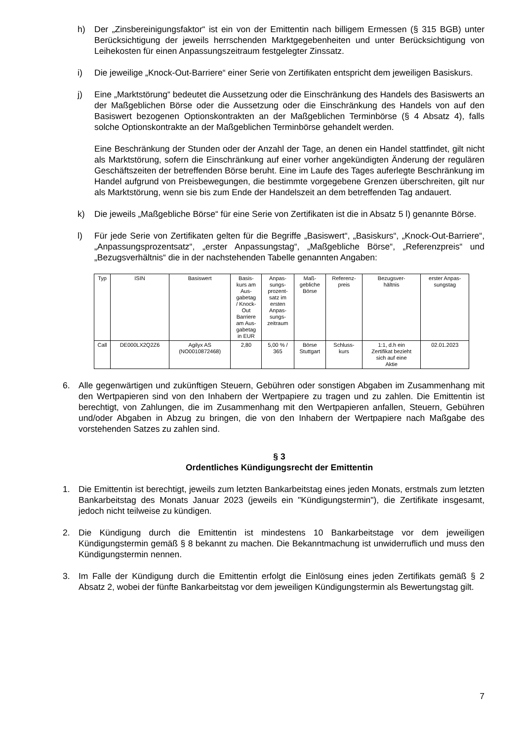h) Der „Zinsbereinigungsfaktor“ ist ein von der Emittentin nach billigem Ermessen (§ 315 BGB) unter Berücksichtigung der jeweils herrschenden Marktgegebenheiten und unter Berücksichtigung von Leihekosten für einen Anpassungszeitraum festgelegter Zinssatz.
i) Die jeweilige „Knock-Out-Barriere“ einer Serie von Zertifikaten entspricht dem jeweiligen Basiskurs.
j) Eine „Marktstörung“ bedeutet die Aussetzung oder die Einschränkung des Handels des Basiswerts an der Maßgeblichen Börse oder die Aussetzung oder die Einschränkung des Handels von auf den Basiswert bezogenen Optionskontrakten an der Maßgeblichen Terminbörse (§ 4 Absatz 4), falls solche Optionskontrakte an der Maßgeblichen Terminbörse gehandelt werden.
Eine Beschränkung der Stunden oder der Anzahl der Tage, an denen ein Handel stattfindet, gilt nicht als Marktstörung, sofern die Einschränkung auf einer vorher angekündigten Änderung der regulären Geschäftszeiten der betreffenden Börse beruht. Eine im Laufe des Tages auferlegte Beschränkung im Handel aufgrund von Preisbewegungen, die bestimmte vorgegebene Grenzen überschreiten, gilt nur als Marktstörung, wenn sie bis zum Ende der Handelszeit an dem betreffenden Tag andauert.
k) Die jeweils „Maßgebliche Börse“ für eine Serie von Zertifikaten ist die in Absatz 5 l) genannte Börse.
l) Für jede Serie von Zertifikaten gelten für die Begriffe „Basiswert“, „Basiskurs“, „Knock-Out-Barriere“, „Anpassungsprozentsatz“, „erster Anpassungstag“, „Maßgebliche Börse“, „Referenzpreis“ und „Bezugsverhältnis“ die in der nachstehenden Tabelle genannten Angaben:
| Typ | ISIN | Basiswert | Basis- kurs am Aus- gabetag / Knock- Out Barriere am Aus- gabetag in EUR | Anpas- sungs- prozent- satz im ersten Anpas- sungs- zeitraum | Maß- gebliche Börse | Referenz- preis | Bezugsver- hältnis | erster Anpas- sungstag |
| Call | DE000LX2Q2Z6 | Agilyx AS (NO0010872468) | 2,80 | 5,00 % / 365 | Börse Stuttgart | Schluss- kurs | 1:1, d.h ein Zertifikat bezieht sich auf eine Aktie | 02.01.2023 |
6. Alle gegenwärtigen und zukünftigen Steuern, Gebühren oder sonstigen Abgaben im Zusammenhang mit den Wertpapieren sind von den Inhabern der Wertpapiere zu tragen und zu zahlen. Die Emittentin ist berechtigt, von Zahlungen, die im Zusammenhang mit den Wertpapieren anfallen, Steuern, Gebühren und/oder Abgaben in Abzug zu bringen, die von den Inhabern der Wertpapiere nach Maßgabe des vorstehenden Satzes zu zahlen sind.
§ 3
Ordentliches Kündigungsrecht der Emittentin
1. Die Emittentin ist berechtigt, jeweils zum letzten Bankarbeitstag eines jeden Monats, erstmals zum letzten Bankarbeitstag des Monats Januar 2023 (jeweils ein "Kündigungstermin"), die Zertifikate insgesamt, jedoch nicht teilweise zu kündigen.
2. Die Kündigung durch die Emittentin ist mindestens 10 Bankarbeitstage vor dem jeweiligen Kündigungstermin gemäß § 8 bekannt zu machen. Die Bekanntmachung ist unwiderruflich und muss den Kündigungstermin nennen.
3. Im Falle der Kündigung durch die Emittentin erfolgt die Einlösung eines jeden Zertifikats gemäß § 2 Absatz 2, wobei der fünfte Bankarbeitstag vor dem jeweiligen Kündigungstermin als Bewertungstag gilt.
7